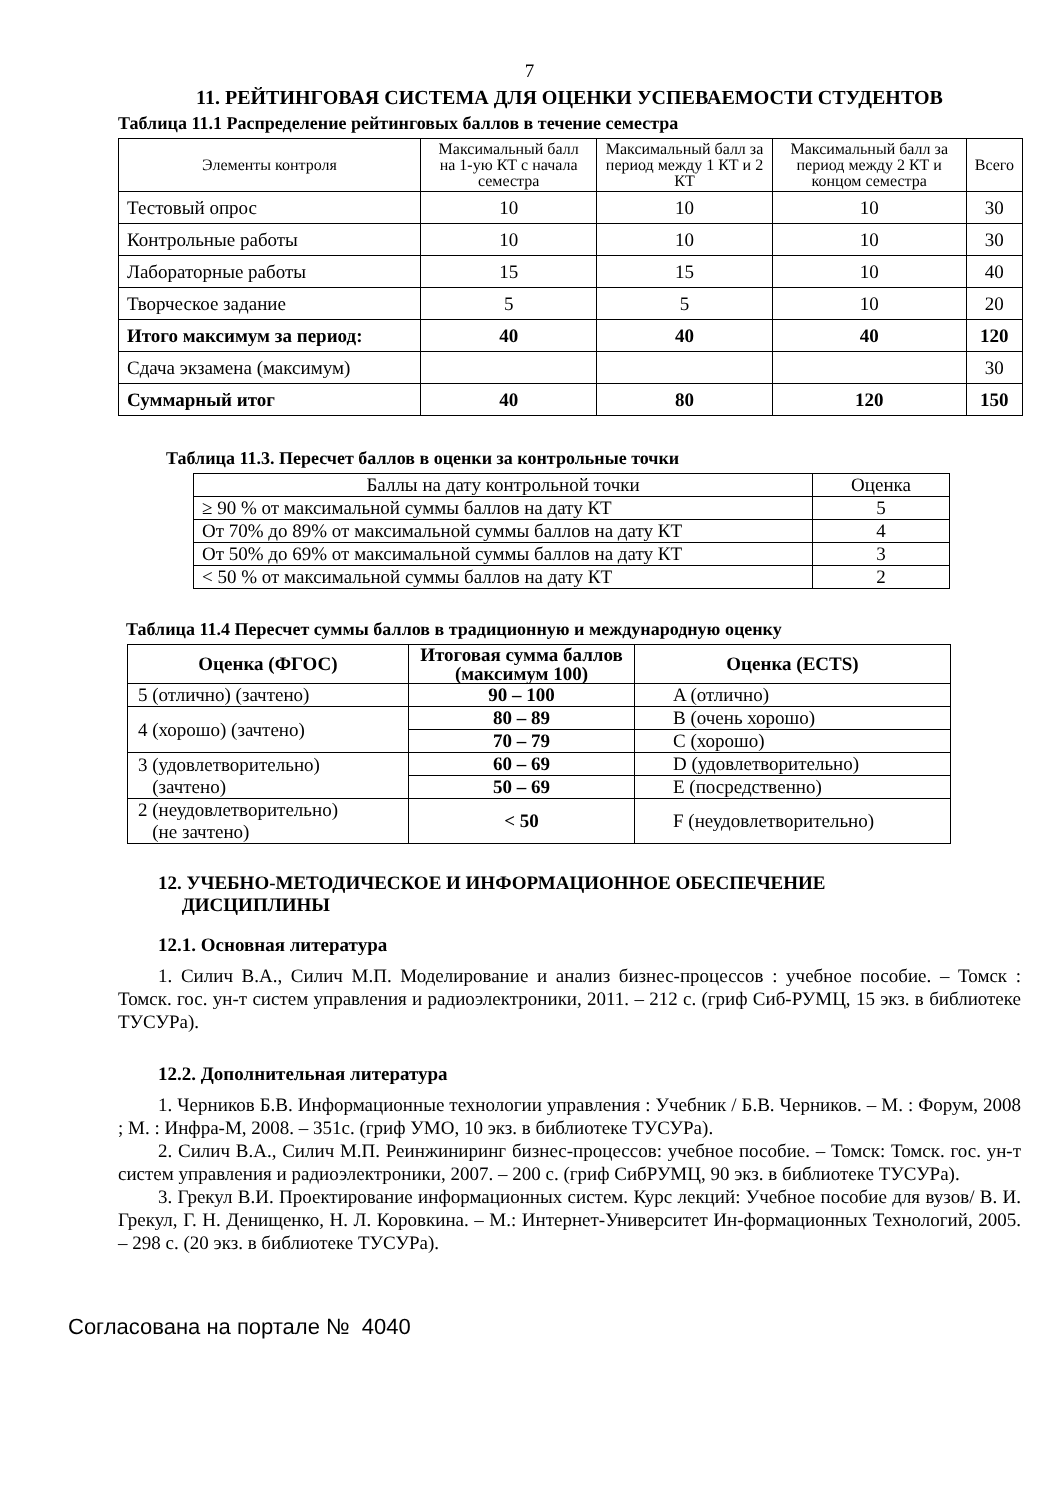7
11. РЕЙТИНГОВАЯ СИСТЕМА ДЛЯ ОЦЕНКИ УСПЕВАЕМОСТИ СТУДЕНТОВ
Таблица 11.1 Распределение рейтинговых баллов в течение семестра
| Элементы контроля | Максимальный балл на 1-ую КТ с начала семестра | Максимальный балл за период между 1 КТ и 2 КТ | Максимальный балл за период между 2 КТ и концом семестра | Всего |
| Тестовый опрос | 10 | 10 | 10 | 30 |
| Контрольные работы | 10 | 10 | 10 | 30 |
| Лабораторные работы | 15 | 15 | 10 | 40 |
| Творческое задание | 5 | 5 | 10 | 20 |
| Итого максимум за период: | 40 | 40 | 40 | 120 |
| Сдача экзамена (максимум) | | | | 30 |
| Суммарный итог | 40 | 80 | 120 | 150 |
Таблица 11.3. Пересчет баллов в оценки за контрольные точки
| Баллы на дату контрольной точки | Оценка |
| ≥ 90 % от максимальной суммы баллов на дату КТ | 5 |
| От 70% до 89% от максимальной суммы баллов на дату КТ | 4 |
| От 50% до 69% от максимальной суммы баллов на дату КТ | 3 |
| < 50 % от максимальной суммы баллов на дату КТ | 2 |
Таблица 11.4 Пересчет суммы баллов в традиционную и международную оценку
| Оценка (ФГОС) | Итоговая сумма баллов (максимум 100) | Оценка (ECTS) |
| 5 (отлично) (зачтено) | 90 – 100 | A (отлично) |
| 4 (хорошо) (зачтено) | 80 – 89 | B (очень хорошо) |
| | 70 – 79 | C (хорошо) |
| 3 (удовлетворительно) (зачтено) | 60 – 69 | D (удовлетворительно) |
| | 50 – 69 | E (посредственно) |
| 2 (неудовлетворительно) (не зачтено) | < 50 | F (неудовлетворительно) |
12. УЧЕБНО-МЕТОДИЧЕСКОЕ И ИНФОРМАЦИОННОЕ ОБЕСПЕЧЕНИЕ
ДИСЦИПЛИНЫ
12.1. Основная литература
1. Силич В.А., Силич М.П. Моделирование и анализ бизнес-процессов : учебное пособие. – Томск : Томск. гос. ун-т систем управления и радиоэлектроники, 2011. – 212 с. (гриф Сиб-РУМЦ, 15 экз. в библиотеке ТУСУРа).
12.2. Дополнительная литература
1. Черников Б.В. Информационные технологии управления : Учебник / Б.В. Черников. – М. : Форум, 2008 ; М. : Инфра-М, 2008. – 351с. (гриф УМО, 10 экз. в библиотеке ТУСУРа).
2. Силич В.А., Силич М.П. Реинжиниринг бизнес-процессов: учебное пособие. – Томск: Томск. гос. ун-т систем управления и радиоэлектроники, 2007. – 200 с. (гриф СибРУМЦ, 90 экз. в библиотеке ТУСУРа).
3. Грекул В.И. Проектирование информационных систем. Курс лекций: Учебное пособие для вузов/ В. И. Грекул, Г. Н. Денищенко, Н. Л. Коровкина. – М.: Интернет-Университет Ин-формационных Технологий, 2005. – 298 с. (20 экз. в библиотеке ТУСУРа).
Согласована на портале № 4040